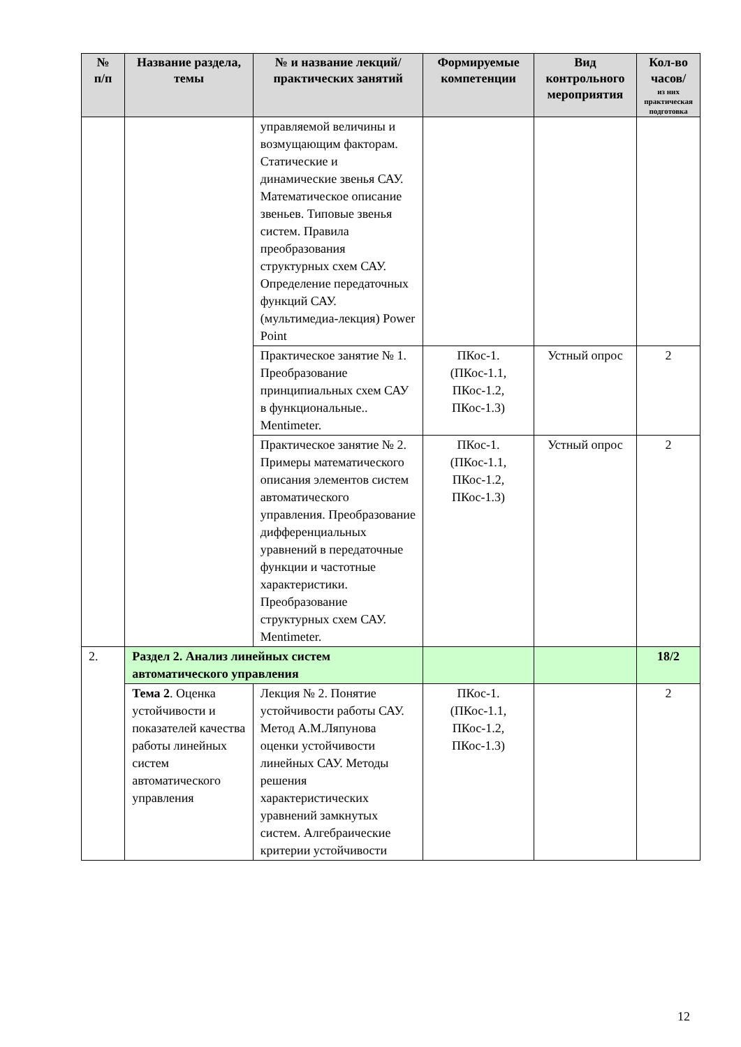| № п/п | Название раздела, темы | № и название лекций/ практических занятий | Формируемые компетенции | Вид контрольного мероприятия | Кол-во часов/ из них практическая подготовка |
| --- | --- | --- | --- | --- | --- |
| | | управляемой величины и возмущающим факторам. Статические и динамические звенья САУ. Математическое описание звеньев. Типовые звенья систем. Правила преобразования структурных схем САУ. Определение передаточных функций САУ. (мультимедиа-лекция) Power Point | | | |
| | | Практическое занятие № 1. Преобразование принципиальных схем САУ в функциональные.. Mentimeter. | ПКос-1. (ПКос-1.1, ПКос-1.2, ПКос-1.3) | Устный опрос | 2 |
| | | Практическое занятие № 2. Примеры математического описания элементов систем автоматического управления. Преобразование дифференциальных уравнений в передаточные функции и частотные характеристики. Преобразование структурных схем САУ. Mentimeter. | ПКос-1. (ПКос-1.1, ПКос-1.2, ПКос-1.3) | Устный опрос | 2 |
| 2. | Раздел 2. Анализ линейных систем автоматического управления | | | | 18/2 |
| | Тема 2 . Оценка устойчивости и показателей качества работы линейных систем автоматического управления | Лекция № 2. Понятие устойчивости работы САУ. Метод А.М.Ляпунова оценки устойчивости линейных САУ. Методы решения характеристических уравнений замкнутых систем. Алгебраические критерии устойчивости | ПКос-1. (ПКос-1.1, ПКос-1.2, ПКос-1.3) | | 2 |
12